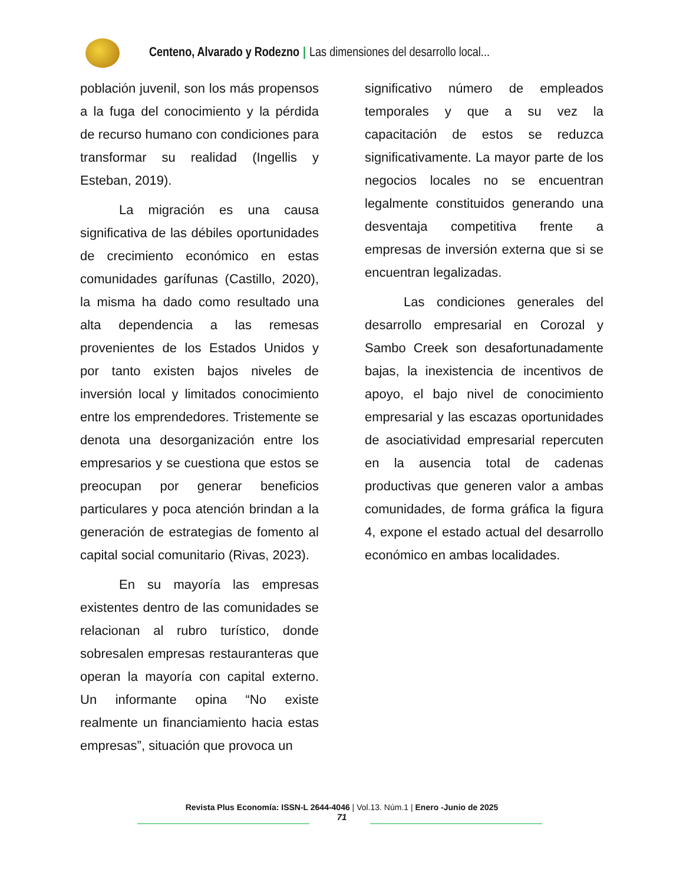Centeno, Alvarado y Rodezno | Las dimensiones del desarrollo local...
población juvenil, son los más propensos a la fuga del conocimiento y la pérdida de recurso humano con condiciones para transformar su realidad (Ingellis y Esteban, 2019).
La migración es una causa significativa de las débiles oportunidades de crecimiento económico en estas comunidades garífunas (Castillo, 2020), la misma ha dado como resultado una alta dependencia a las remesas provenientes de los Estados Unidos y por tanto existen bajos niveles de inversión local y limitados conocimiento entre los emprendedores. Tristemente se denota una desorganización entre los empresarios y se cuestiona que estos se preocupan por generar beneficios particulares y poca atención brindan a la generación de estrategias de fomento al capital social comunitario (Rivas, 2023).
En su mayoría las empresas existentes dentro de las comunidades se relacionan al rubro turístico, donde sobresalen empresas restauranteras que operan la mayoría con capital externo. Un informante opina “No existe realmente un financiamiento hacia estas empresas”, situación que provoca un
significativo número de empleados temporales y que a su vez la capacitación de estos se reduzca significativamente. La mayor parte de los negocios locales no se encuentran legalmente constituidos generando una desventaja competitiva frente a empresas de inversión externa que si se encuentran legalizadas.
Las condiciones generales del desarrollo empresarial en Corozal y Sambo Creek son desafortunadamente bajas, la inexistencia de incentivos de apoyo, el bajo nivel de conocimiento empresarial y las escazas oportunidades de asociatividad empresarial repercuten en la ausencia total de cadenas productivas que generen valor a ambas comunidades, de forma gráfica la figura 4, expone el estado actual del desarrollo económico en ambas localidades.
Revista Plus Economía: ISSN-L 2644-4046 | Vol.13. Núm.1 | Enero -Junio de 2025
71